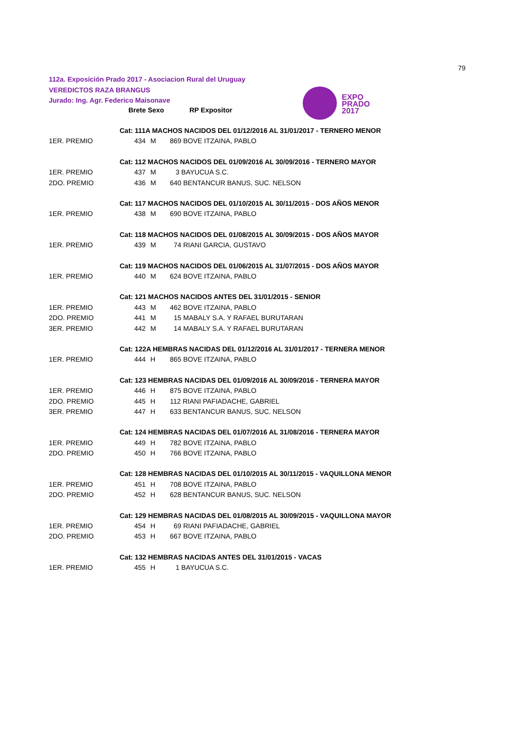79
112a. Exposición Prado 2017 - Asociacion Rural del Uruguay
VEREDICTOS RAZA BRANGUS
Jurado: Ing. Agr. Federico Maisonave
EXPO
PRADO
2017
| | Brete Sexo | | RP Expositor |
| --- | --- | --- | --- |
| | Cat: 111A MACHOS NACIDOS DEL 01/12/2016 AL 31/01/2017 - TERNERO MENOR | | |
| 1ER. PREMIO | 434 | M | 869 BOVE ITZAINA, PABLO |
| | Cat: 112 MACHOS NACIDOS DEL 01/09/2016 AL 30/09/2016 - TERNERO MAYOR | | |
| 1ER. PREMIO | 437 | M | 3 BAYUCUA S.C. |
| 2DO. PREMIO | 436 | M | 640 BENTANCUR BANUS, SUC. NELSON |
| | Cat: 117 MACHOS NACIDOS DEL 01/10/2015 AL 30/11/2015 - DOS AÑOS MENOR | | |
| 1ER. PREMIO | 438 | M | 690 BOVE ITZAINA, PABLO |
| | Cat: 118 MACHOS NACIDOS DEL 01/08/2015 AL 30/09/2015 - DOS AÑOS MAYOR | | |
| 1ER. PREMIO | 439 | M | 74 RIANI GARCIA, GUSTAVO |
| | Cat: 119 MACHOS NACIDOS DEL 01/06/2015 AL 31/07/2015 - DOS AÑOS MAYOR | | |
| 1ER. PREMIO | 440 | M | 624 BOVE ITZAINA, PABLO |
| | Cat: 121 MACHOS NACIDOS ANTES DEL 31/01/2015 - SENIOR | | |
| 1ER. PREMIO | 443 | M | 462 BOVE ITZAINA, PABLO |
| 2DO. PREMIO | 441 | M | 15 MABALY S.A. Y RAFAEL BURUTARAN |
| 3ER. PREMIO | 442 | M | 14 MABALY S.A. Y RAFAEL BURUTARAN |
| | Cat: 122A HEMBRAS NACIDAS DEL 01/12/2016 AL 31/01/2017 - TERNERA MENOR | | |
| 1ER. PREMIO | 444 | H | 865 BOVE ITZAINA, PABLO |
| | Cat: 123 HEMBRAS NACIDAS DEL 01/09/2016 AL 30/09/2016 - TERNERA MAYOR | | |
| 1ER. PREMIO | 446 | H | 875 BOVE ITZAINA, PABLO |
| 2DO. PREMIO | 445 | H | 112 RIANI PAFIADACHE, GABRIEL |
| 3ER. PREMIO | 447 | H | 633 BENTANCUR BANUS, SUC. NELSON |
| | Cat: 124 HEMBRAS NACIDAS DEL 01/07/2016 AL 31/08/2016 - TERNERA MAYOR | | |
| 1ER. PREMIO | 449 | H | 782 BOVE ITZAINA, PABLO |
| 2DO. PREMIO | 450 | H | 766 BOVE ITZAINA, PABLO |
| | Cat: 128 HEMBRAS NACIDAS DEL 01/10/2015 AL 30/11/2015 - VAQUILLONA MENOR | | |
| 1ER. PREMIO | 451 | H | 708 BOVE ITZAINA, PABLO |
| 2DO. PREMIO | 452 | H | 628 BENTANCUR BANUS, SUC. NELSON |
| | Cat: 129 HEMBRAS NACIDAS DEL 01/08/2015 AL 30/09/2015 - VAQUILLONA MAYOR | | |
| 1ER. PREMIO | 454 | H | 69 RIANI PAFIADACHE, GABRIEL |
| 2DO. PREMIO | 453 | H | 667 BOVE ITZAINA, PABLO |
| | Cat: 132 HEMBRAS NACIDAS ANTES DEL 31/01/2015 - VACAS | | |
| 1ER. PREMIO | 455 | H | 1 BAYUCUA S.C. |